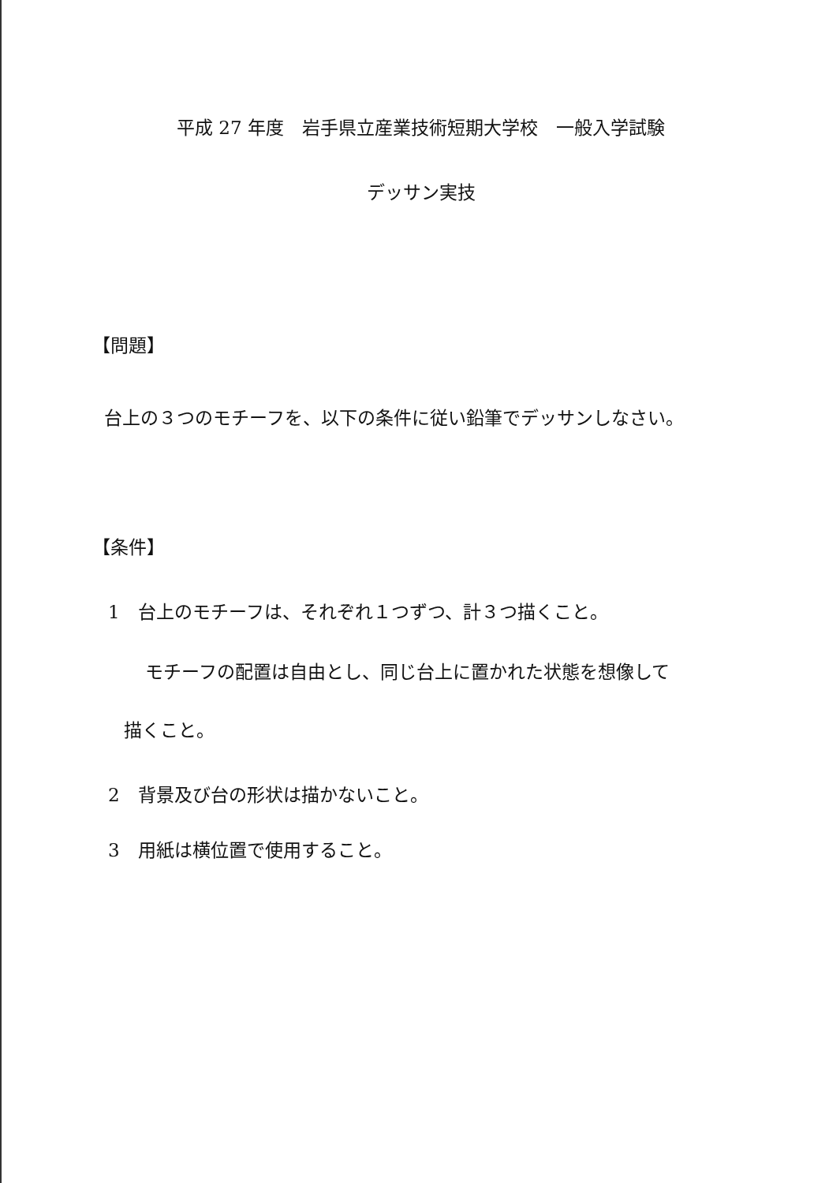平成 27 年度　岩手県立産業技術短期大学校　一般入学試験
デッサン実技
【問題】
台上の３つのモチーフを、以下の条件に従い鉛筆でデッサンしなさい。
【条件】
1　台上のモチーフは、それぞれ１つずつ、計３つ描くこと。
モチーフの配置は自由とし、同じ台上に置かれた状態を想像して
描くこと。
2　背景及び台の形状は描かないこと。
3　用紙は横位置で使用すること。